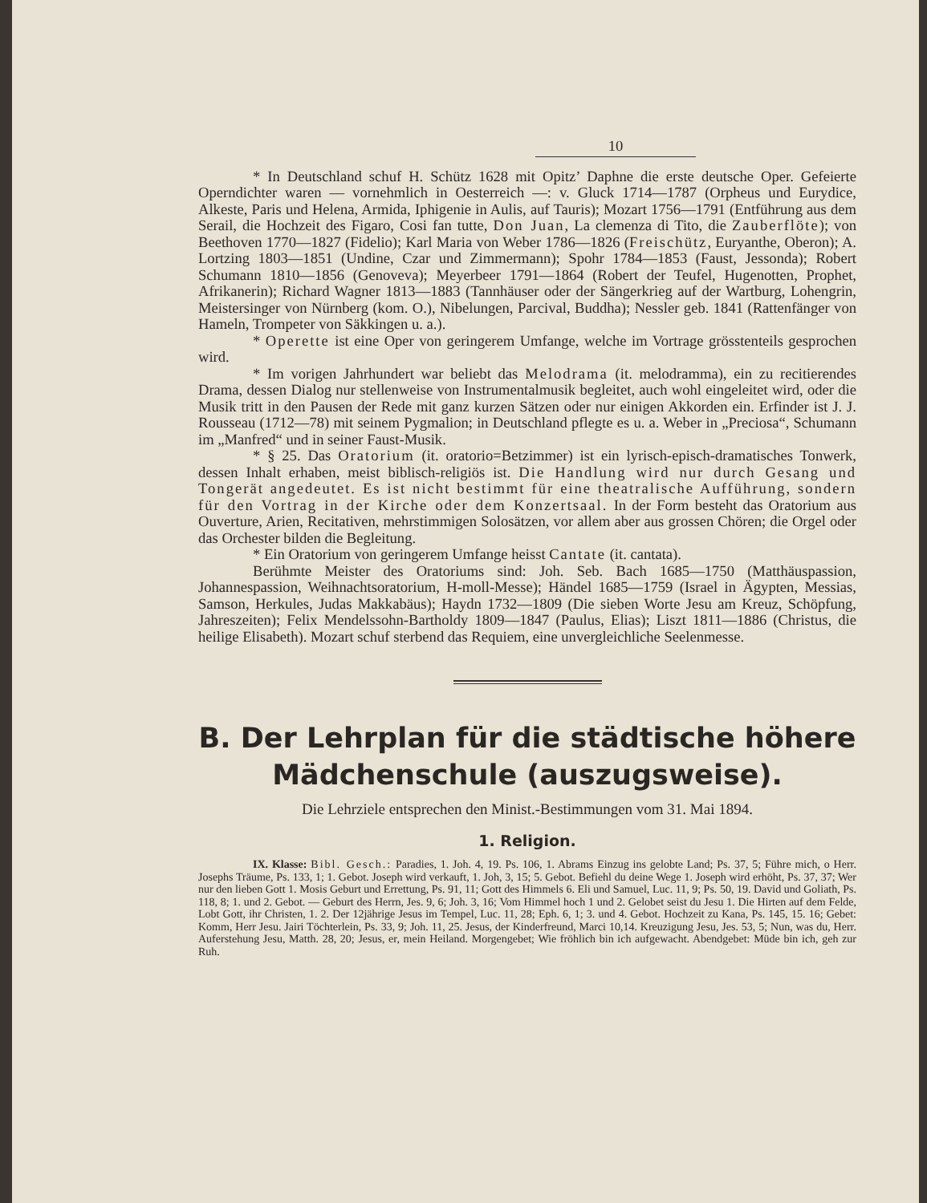10
* In Deutschland schuf H. Schütz 1628 mit Opitz’ Daphne die erste deutsche Oper. Gefeierte Operndichter waren — vornehmlich in Oesterreich —: v. Gluck 1714—1787 (Orpheus und Eurydice, Alkeste, Paris und Helena, Armida, Iphigenie in Aulis, auf Tauris); Mozart 1756—1791 (Entführung aus dem Serail, die Hochzeit des Figaro, Cosi fan tutte, Don Juan, La clemenza di Tito, die Zauberflöte); von Beethoven 1770—1827 (Fidelio); Karl Maria von Weber 1786—1826 (Freischütz, Euryanthe, Oberon); A. Lortzing 1803—1851 (Undine, Czar und Zimmermann); Spohr 1784—1853 (Faust, Jessonda); Robert Schumann 1810—1856 (Genoveva); Meyerbeer 1791—1864 (Robert der Teufel, Hugenotten, Prophet, Afrikanerin); Richard Wagner 1813—1883 (Tannhäuser oder der Sängerkrieg auf der Wartburg, Lohengrin, Meistersinger von Nürnberg (kom. O.), Nibelungen, Parcival, Buddha); Nessler geb. 1841 (Rattenfänger von Hameln, Trompeter von Säkkingen u. a.).
* Operette ist eine Oper von geringerem Umfange, welche im Vortrage grösstenteils gesprochen wird.
* Im vorigen Jahrhundert war beliebt das Melodrama (it. melodramma), ein zu recitierendes Drama, dessen Dialog nur stellenweise von Instrumentalmusik begleitet, auch wohl eingeleitet wird, oder die Musik tritt in den Pausen der Rede mit ganz kurzen Sätzen oder nur einigen Akkorden ein. Erfinder ist J. J. Rousseau (1712—78) mit seinem Pygmalion; in Deutschland pflegte es u. a. Weber in „Preciosa“, Schumann im „Manfred“ und in seiner Faust-Musik.
* § 25. Das Oratorium (it. oratorio=Betzimmer) ist ein lyrisch-episch-dramatisches Tonwerk, dessen Inhalt erhaben, meist biblisch-religiös ist. Die Handlung wird nur durch Gesang und Tongerät angedeutet. Es ist nicht bestimmt für eine theatralische Aufführung, sondern für den Vortrag in der Kirche oder dem Konzertsaal. In der Form besteht das Oratorium aus Ouverture, Arien, Recitativen, mehrstimmigen Solosätzen, vor allem aber aus grossen Chören; die Orgel oder das Orchester bilden die Begleitung.
* Ein Oratorium von geringerem Umfange heisst Cantate (it. cantata).
Berühmte Meister des Oratoriums sind: Joh. Seb. Bach 1685—1750 (Matthäuspassion, Johannespassion, Weihnachtsoratorium, H-moll-Messe); Händel 1685—1759 (Israel in Ägypten, Messias, Samson, Herkules, Judas Makkabäus); Haydn 1732—1809 (Die sieben Worte Jesu am Kreuz, Schöpfung, Jahreszeiten); Felix Mendelssohn-Bartholdy 1809—1847 (Paulus, Elias); Liszt 1811—1886 (Christus, die heilige Elisabeth). Mozart schuf sterbend das Requiem, eine unvergleichliche Seelenmesse.
B. Der Lehrplan für die städtische höhere Mädchenschule (auszugsweise).
Die Lehrziele entsprechen den Minist.-Bestimmungen vom 31. Mai 1894.
1. Religion.
IX. Klasse: Bibl. Gesch.: Paradies, 1. Joh. 4, 19. Ps. 106, 1. Abrams Einzug ins gelobte Land; Ps. 37, 5; Führe mich, o Herr. Josephs Träume, Ps. 133, 1; 1. Gebot. Joseph wird verkauft, 1. Joh, 3, 15; 5. Gebot. Befiehl du deine Wege 1. Joseph wird erhöht, Ps. 37, 37; Wer nur den lieben Gott 1. Mosis Geburt und Errettung, Ps. 91, 11; Gott des Himmels 6. Eli und Samuel, Luc. 11, 9; Ps. 50, 19. David und Goliath, Ps. 118, 8; 1. und 2. Gebot. — Geburt des Herrn, Jes. 9, 6; Joh. 3, 16; Vom Himmel hoch 1 und 2. Gelobet seist du Jesu 1. Die Hirten auf dem Felde, Lobt Gott, ihr Christen, 1. 2. Der 12jährige Jesus im Tempel, Luc. 11, 28; Eph. 6, 1; 3. und 4. Gebot. Hochzeit zu Kana, Ps. 145, 15. 16; Gebet: Komm, Herr Jesu. Jairi Töchterlein, Ps. 33, 9; Joh. 11, 25. Jesus, der Kinderfreund, Marci 10,14. Kreuzigung Jesu, Jes. 53, 5; Nun, was du, Herr. Auferstehung Jesu, Matth. 28, 20; Jesus, er, mein Heiland. Morgengebet; Wie fröhlich bin ich aufgewacht. Abendgebet: Müde bin ich, geh zur Ruh.